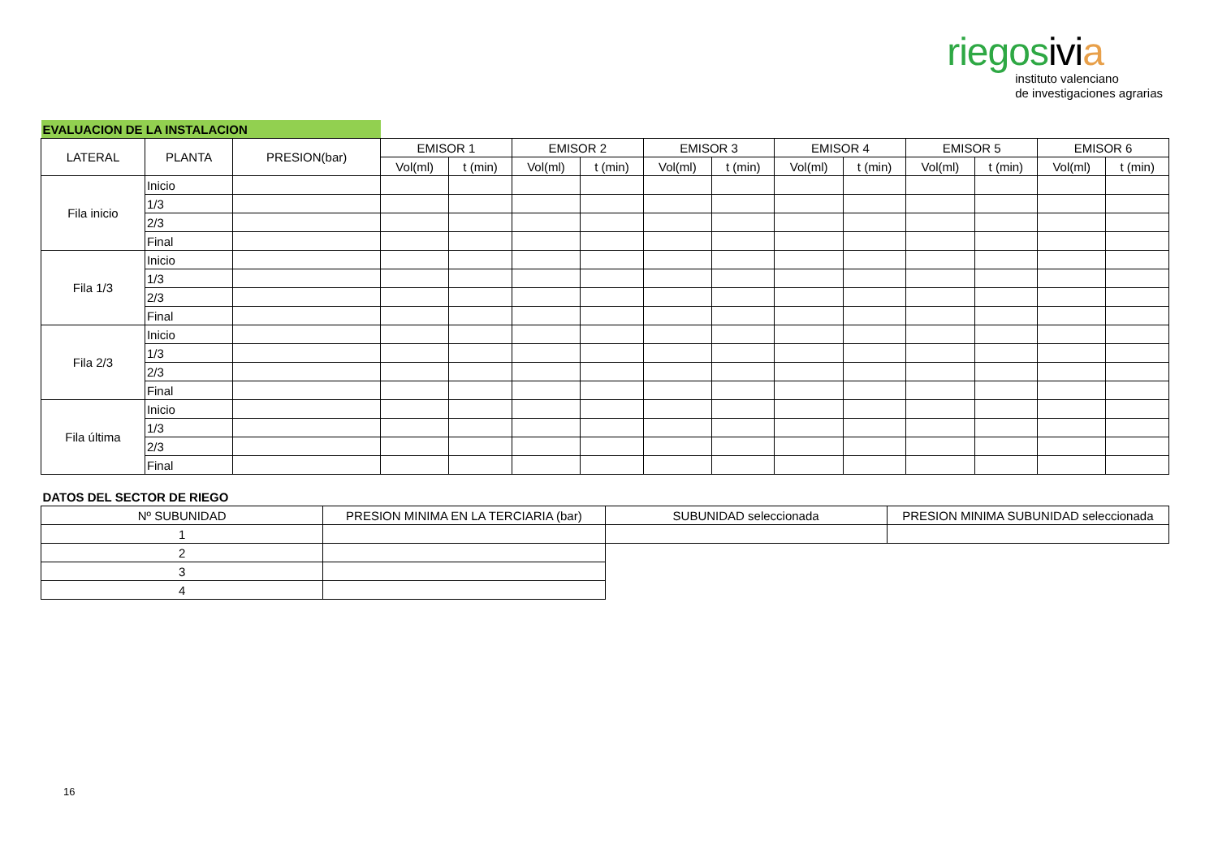riegosivi a
instituto valenciano
de investigaciones agrarias
| EVALUACION DE LA INSTALACION | | | | | | | | | | | | | | |
| LATERAL | PLANTA | PRESION(bar) | EMISOR 1 | | EMISOR 2 | | EMISOR 3 | | EMISOR 4 | | EMISOR 5 | | EMISOR 6 | |
| | | | Vol(ml) | t (min) | Vol(ml) | t (min) | Vol(ml) | t (min) | Vol(ml) | t (min) | Vol(ml) | t (min) | Vol(ml) | t (min) |
| Fila inicio | Inicio | | | | | | | | | | | | | |
| | 1/3 | | | | | | | | | | | | | |
| | 2/3 | | | | | | | | | | | | | |
| | Final | | | | | | | | | | | | | |
| Fila 1/3 | Inicio | | | | | | | | | | | | | |
| | 1/3 | | | | | | | | | | | | | |
| | 2/3 | | | | | | | | | | | | | |
| | Final | | | | | | | | | | | | | |
| Fila 2/3 | Inicio | | | | | | | | | | | | | |
| | 1/3 | | | | | | | | | | | | | |
| | 2/3 | | | | | | | | | | | | | |
| | Final | | | | | | | | | | | | | |
| Fila última | Inicio | | | | | | | | | | | | | |
| | 1/3 | | | | | | | | | | | | | |
| | 2/3 | | | | | | | | | | | | | |
| | Final | | | | | | | | | | | | | |
| DATOS DEL SECTOR DE RIEGO | | | |
| Nº SUBUNIDAD | PRESION MINIMA EN LA TERCIARIA (bar) | SUBUNIDAD seleccionada | PRESION MINIMA SUBUNIDAD seleccionada |
| 1 | | | |
| 2 | | | |
| 3 | | | |
| 4 | | | |
16